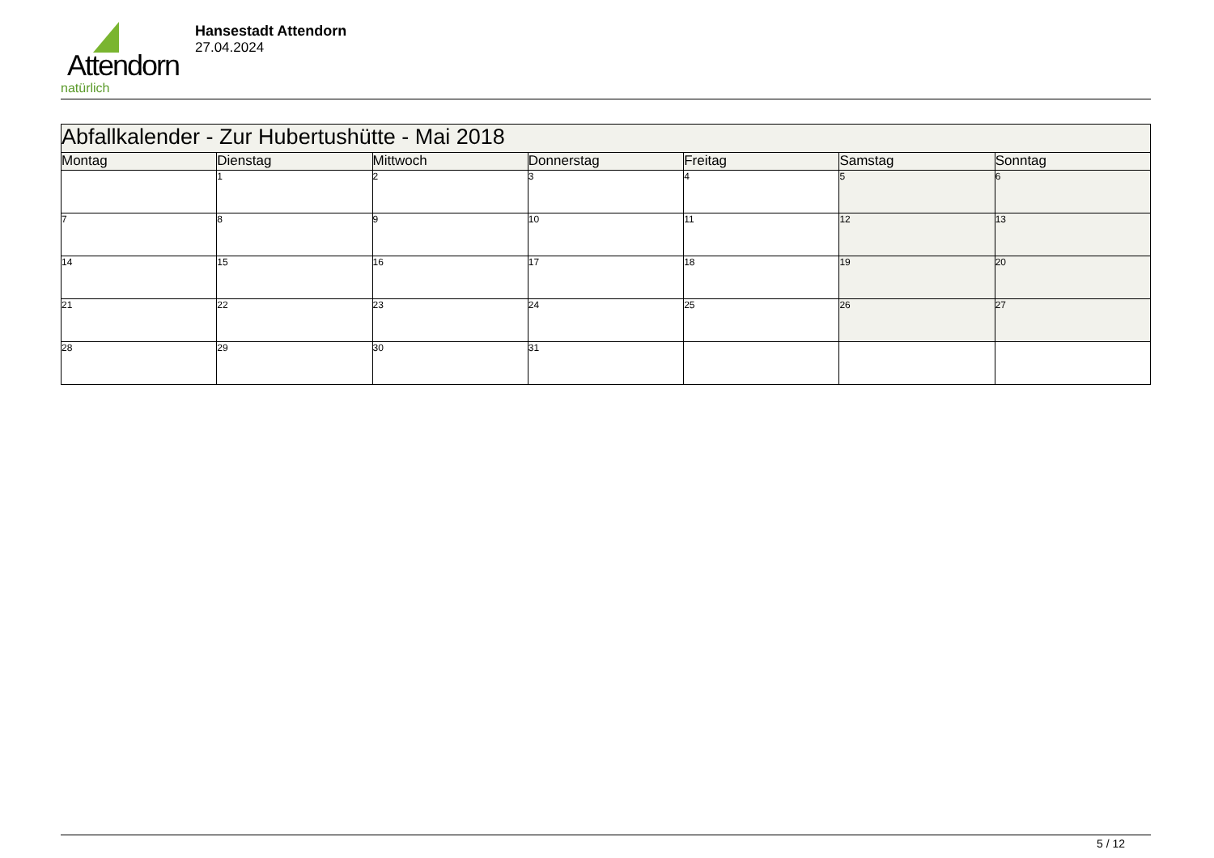Attendorn
natürlich
Hansestadt Attendorn
27.04.2024
| Abfallkalender - Zur Hubertushütte - Mai 2018 | | | | | | |
| --- | --- | --- | --- | --- | --- | --- |
| Montag | Dienstag | Mittwoch | Donnerstag | Freitag | Samstag | Sonntag |
| | 1 | 2 | 3 | 4 | 5 | 6 |
| 7 | 8 | 9 | 10 | 11 | 12 | 13 |
| 14 | 15 | 16 | 17 | 18 | 19 | 20 |
| 21 | 22 | 23 | 24 | 25 | 26 | 27 |
| 28 | 29 | 30 | 31 | | | |
5 / 12